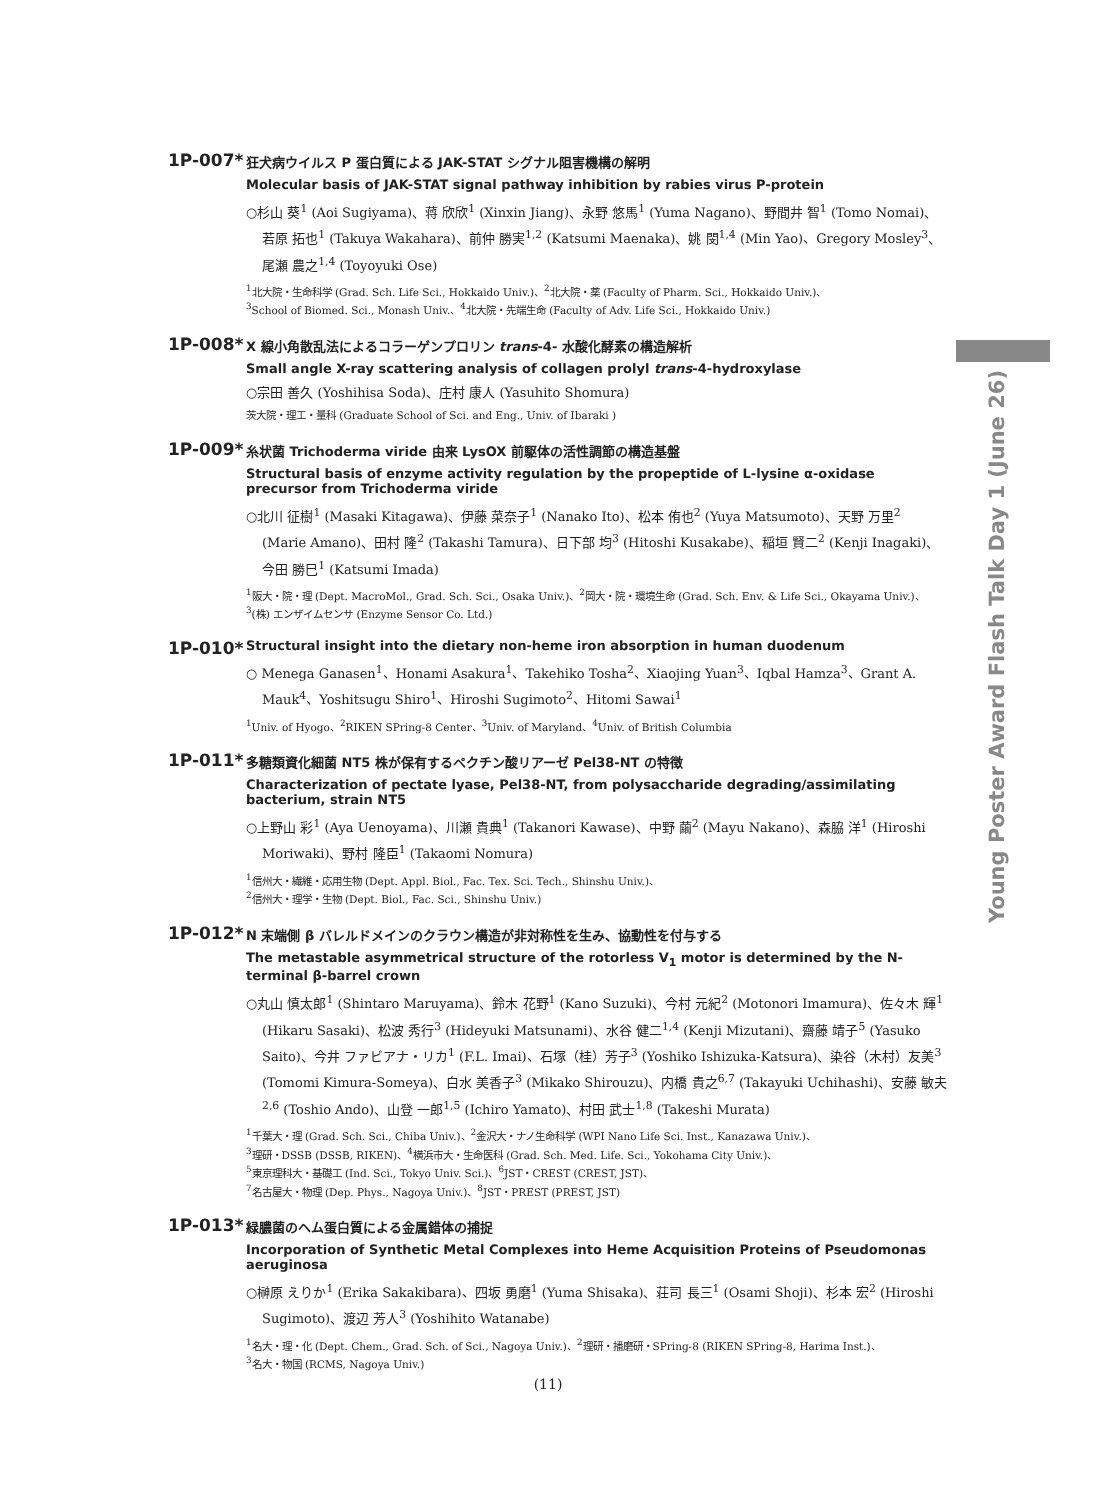Young Poster Award Flash Talk Day 1 (June 26)
1P-007*
狂犬病ウイルス P 蛋白質による JAK-STAT シグナル阻害機構の解明
Molecular basis of JAK-STAT signal pathway inhibition by rabies virus P-protein
○杉山 葵<sup>1</sup> (Aoi Sugiyama)、蒋 欣欣<sup>1</sup> (Xinxin Jiang)、永野 悠馬<sup>1</sup> (Yuma Nagano)、野間井 智<sup>1</sup> (Tomo Nomai)、若原 拓也<sup>1</sup> (Takuya Wakahara)、前仲 勝実<sup>1,2</sup> (Katsumi Maenaka)、姚 閔<sup>1,4</sup> (Min Yao)、Gregory Mosley<sup>3</sup>、尾瀬 農之<sup>1,4</sup> (Toyoyuki Ose)
<sup>1</sup> 北大院・生命科学 (Grad. Sch. Life Sci., Hokkaido Univ.)、<sup>2</sup>北大院・薬 (Faculty of Pharm. Sci., Hokkaido Univ.)、
<sup>3</sup> School of Biomed. Sci., Monash Univ.、<sup>4</sup>北大院・先端生命 (Faculty of Adv. Life Sci., Hokkaido Univ.)
1P-008*
X 線小角散乱法によるコラーゲンプロリン trans-4- 水酸化酵素の構造解析
Small angle X-ray scattering analysis of collagen prolyl trans-4-hydroxylase
○宗田 善久 (Yoshihisa Soda)、庄村 康人 (Yasuhito Shomura)
茨大院・理工・量科 (Graduate School of Sci. and Eng., Univ. of Ibaraki )
1P-009*
糸状菌 Trichoderma viride 由来 LysOX 前駆体の活性調節の構造基盤
Structural basis of enzyme activity regulation by the propeptide of L-lysine α-oxidase precursor from Trichoderma viride
○北川 征樹<sup>1</sup> (Masaki Kitagawa)、伊藤 菜奈子<sup>1</sup> (Nanako Ito)、松本 侑也<sup>2</sup> (Yuya Matsumoto)、天野 万里<sup>2</sup> (Marie Amano)、田村 隆<sup>2</sup> (Takashi Tamura)、日下部 均<sup>3</sup> (Hitoshi Kusakabe)、稲垣 賢二<sup>2</sup> (Kenji Inagaki)、今田 勝巳<sup>1</sup> (Katsumi Imada)
<sup>1</sup> 阪大・院・理 (Dept. MacroMol., Grad. Sch. Sci., Osaka Univ.)、<sup>2</sup>岡大・院・環境生命 (Grad. Sch. Env. & Life Sci., Okayama Univ.)、
<sup>3</sup> (株) エンザイムセンサ (Enzyme Sensor Co. Ltd.)
1P-010*
Structural insight into the dietary non-heme iron absorption in human duodenum
○ Menega Ganasen<sup>1</sup>、Honami Asakura<sup>1</sup>、Takehiko Tosha<sup>2</sup>、Xiaojing Yuan<sup>3</sup>、Iqbal Hamza<sup>3</sup>、Grant A. Mauk<sup>4</sup>、Yoshitsugu Shiro<sup>1</sup>、Hiroshi Sugimoto<sup>2</sup>、Hitomi Sawai<sup>1</sup>
<sup>1</sup> Univ. of Hyogo、<sup>2</sup>RIKEN SPring-8 Center、<sup>3</sup>Univ. of Maryland、<sup>4</sup>Univ. of British Columbia
1P-011*
多糖類資化細菌 NT5 株が保有するペクチン酸リアーゼ Pel38-NT の特徴
Characterization of pectate lyase, Pel38-NT, from polysaccharide degrading/assimilating bacterium, strain NT5
○上野山 彩<sup>1</sup> (Aya Uenoyama)、川瀬 貴典<sup>1</sup> (Takanori Kawase)、中野 繭<sup>2</sup> (Mayu Nakano)、森脇 洋<sup>1</sup> (Hiroshi Moriwaki)、野村 隆臣<sup>1</sup> (Takaomi Nomura)
<sup>1</sup> 信州大・繊維・応用生物 (Dept. Appl. Biol., Fac. Tex. Sci. Tech., Shinshu Univ.)、
<sup>2</sup> 信州大・理学・生物 (Dept. Biol., Fac. Sci., Shinshu Univ.)
1P-012*
N 末端側 β バレルドメインのクラウン構造が非対称性を生み、協動性を付与する
The metastable asymmetrical structure of the rotorless V<sub>1</sub> motor is determined by the N-terminal β-barrel crown
○丸山 慎太郎<sup>1</sup> (Shintaro Maruyama)、鈴木 花野<sup>1</sup> (Kano Suzuki)、今村 元紀<sup>2</sup> (Motonori Imamura)、佐々木 輝<sup>1</sup> (Hikaru Sasaki)、松波 秀行<sup>3</sup> (Hideyuki Matsunami)、水谷 健二<sup>1,4</sup> (Kenji Mizutani)、齋藤 靖子<sup>5</sup> (Yasuko Saito)、今井 ファビアナ・リカ<sup>1</sup> (F.L. Imai)、石塚（桂）芳子<sup>3</sup> (Yoshiko Ishizuka-Katsura)、染谷（木村）友美<sup>3</sup> (Tomomi Kimura-Someya)、白水 美香子<sup>3</sup> (Mikako Shirouzu)、内橋 貴之<sup>6,7</sup> (Takayuki Uchihashi)、安藤 敏夫<sup>2,6</sup> (Toshio Ando)、山登 一郎<sup>1,5</sup> (Ichiro Yamato)、村田 武士<sup>1,8</sup> (Takeshi Murata)
<sup>1</sup> 千葉大・理 (Grad. Sch. Sci., Chiba Univ.)、<sup>2</sup>金沢大・ナノ生命科学 (WPI Nano Life Sci. Inst., Kanazawa Univ.)、
<sup>3</sup> 理研・DSSB (DSSB, RIKEN)、<sup>4</sup>横浜市大・生命医科 (Grad. Sch. Med. Life. Sci., Yokohama City Univ.)、
<sup>5</sup> 東京理科大・基礎工 (Ind. Sci., Tokyo Univ. Sci.)、<sup>6</sup>JST・CREST (CREST, JST)、
<sup>7</sup> 名古屋大・物理 (Dep. Phys., Nagoya Univ.)、<sup>8</sup>JST・PREST (PREST, JST)
1P-013*
緑膿菌のヘム蛋白質による金属錯体の捕捉
Incorporation of Synthetic Metal Complexes into Heme Acquisition Proteins of Pseudomonas aeruginosa
○榊原 えりか<sup>1</sup> (Erika Sakakibara)、四坂 勇磨<sup>1</sup> (Yuma Shisaka)、荘司 長三<sup>1</sup> (Osami Shoji)、杉本 宏<sup>2</sup> (Hiroshi Sugimoto)、渡辺 芳人<sup>3</sup> (Yoshihito Watanabe)
<sup>1</sup> 名大・理・化 (Dept. Chem., Grad. Sch. of Sci., Nagoya Univ.)、<sup>2</sup>理研・播磨研・SPring-8 (RIKEN SPring-8, Harima Inst.)、
<sup>3</sup> 名大・物国 (RCMS, Nagoya Univ.)
(11)